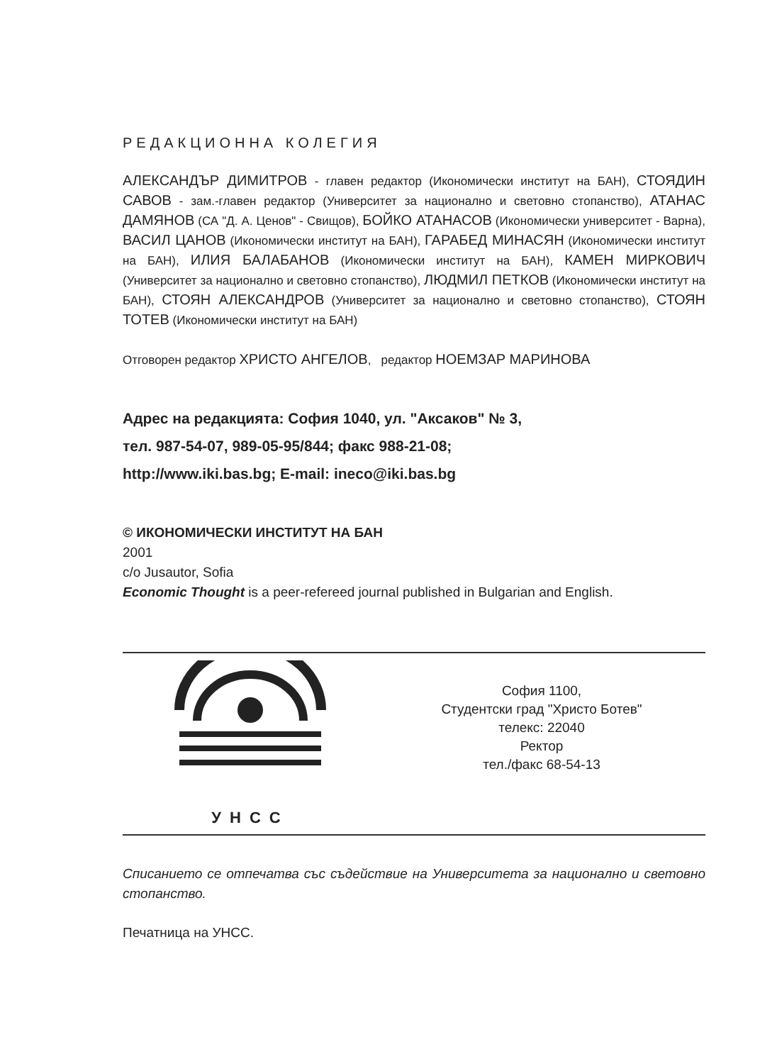РЕДАКЦИОННА КОЛЕГИЯ
АЛЕКСАНДЪР ДИМИТРОВ - главен редактор (Икономически институт на БАН), СТОЯДИН САВОВ - зам.-главен редактор (Университет за национално и световно стопанство), АТАНАС ДАМЯНОВ (СА "Д. А. Ценов" - Свищов), БОЙКО АТАНАСОВ (Икономически университет - Варна), ВАСИЛ ЦАНОВ (Икономически институт на БАН), ГАРАБЕД МИНАСЯН (Икономически институт на БАН), ИЛИЯ БАЛАБАНОВ (Икономически институт на БАН), КАМЕН МИРКОВИЧ (Университет за национално и световно стопанство), ЛЮДМИЛ ПЕТКОВ (Икономически институт на БАН), СТОЯН АЛЕКСАНДРОВ (Университет за национално и световно стопанство), СТОЯН ТОТЕВ (Икономически институт на БАН)
Отговорен редактор ХРИСТО АНГЕЛОВ, редактор НОЕМЗАР МАРИНОВА
Адрес на редакцията: София 1040, ул. "Аксаков" № 3,
тел. 987-54-07, 989-05-95/844; факс 988-21-08;
http://www.iki.bas.bg; E-mail: ineco@iki.bas.bg
© ИКОНОМИЧЕСКИ ИНСТИТУТ НА БАН
2001
c/o Jusautor, Sofia
Economic Thought is a peer-refereed journal published in Bulgarian and English.
УНСС
София 1100,
Студентски град "Христо Ботев"
телекс: 22040
Ректор
тел./факс 68-54-13
Списанието се отпечатва със съдействие на Университета за национално и световно стопанство.
Печатница на УНСС.